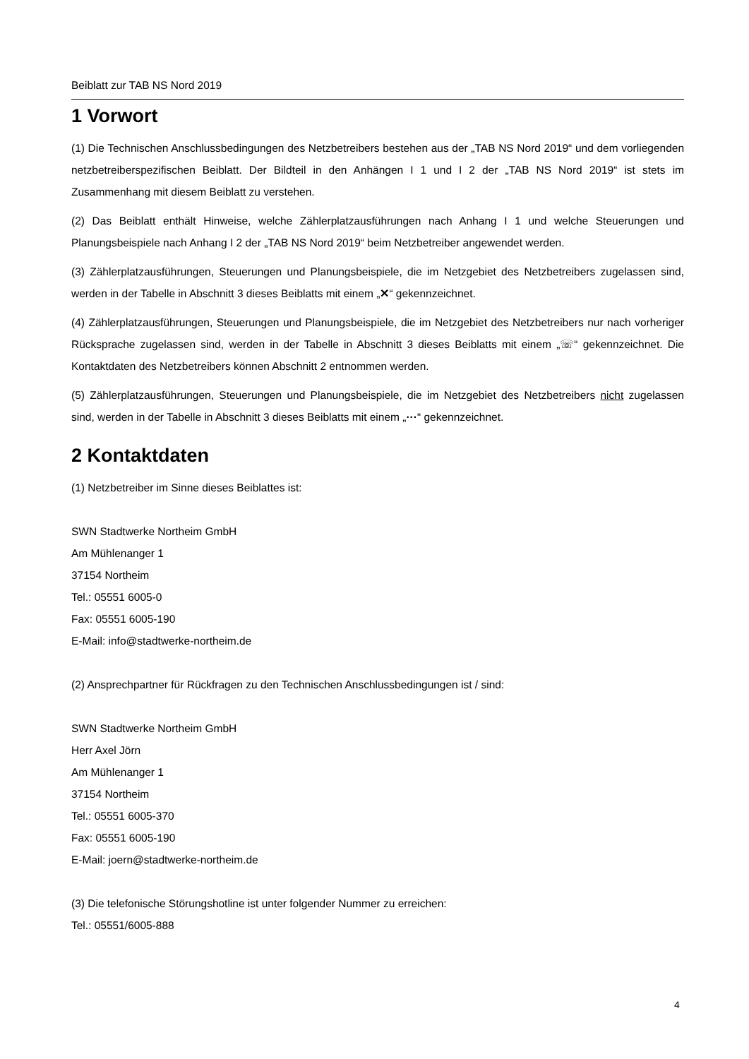Beiblatt zur TAB NS Nord 2019
1 Vorwort
(1) Die Technischen Anschlussbedingungen des Netzbetreibers bestehen aus der „TAB NS Nord 2019“ und dem vorliegenden netzbetreiberspezifischen Beiblatt. Der Bildteil in den Anhängen I 1 und I 2 der „TAB NS Nord 2019“ ist stets im Zusammenhang mit diesem Beiblatt zu verstehen.
(2) Das Beiblatt enthält Hinweise, welche Zählerplatzausführungen nach Anhang I 1 und welche Steuerungen und Planungsbeispiele nach Anhang I 2 der „TAB NS Nord 2019“ beim Netzbetreiber angewendet werden.
(3) Zählerplatzausführungen, Steuerungen und Planungsbeispiele, die im Netzgebiet des Netzbetreibers zugelassen sind, werden in der Tabelle in Abschnitt 3 dieses Beiblatts mit einem „✕“ gekennzeichnet.
(4) Zählerplatzausführungen, Steuerungen und Planungsbeispiele, die im Netzgebiet des Netzbetreibers nur nach vorheriger Rücksprache zugelassen sind, werden in der Tabelle in Abschnitt 3 dieses Beiblatts mit einem „☏“ gekennzeichnet. Die Kontaktdaten des Netzbetreibers können Abschnitt 2 entnommen werden.
(5) Zählerplatzausführungen, Steuerungen und Planungsbeispiele, die im Netzgebiet des Netzbetreibers nicht zugelassen sind, werden in der Tabelle in Abschnitt 3 dieses Beiblatts mit einem „···“ gekennzeichnet.
2 Kontaktdaten
(1) Netzbetreiber im Sinne dieses Beiblattes ist:
SWN Stadtwerke Northeim GmbH
Am Mühlenanger 1
37154 Northeim
Tel.: 05551 6005-0
Fax: 05551 6005-190
E-Mail: info@stadtwerke-northeim.de
(2) Ansprechpartner für Rückfragen zu den Technischen Anschlussbedingungen ist / sind:
SWN Stadtwerke Northeim GmbH
Herr Axel Jörn
Am Mühlenanger 1
37154 Northeim
Tel.: 05551 6005-370
Fax: 05551 6005-190
E-Mail: joern@stadtwerke-northeim.de
(3) Die telefonische Störungshotline ist unter folgender Nummer zu erreichen:
Tel.: 05551/6005-888
4